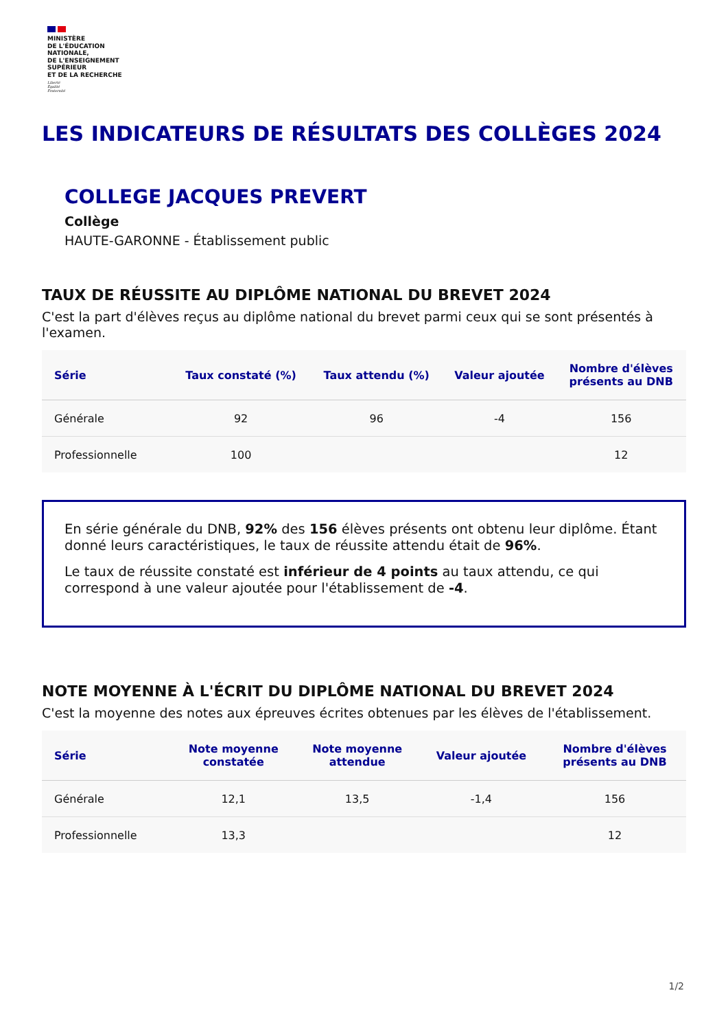MINISTÈRE
DE L'ÉDUCATION
NATIONALE,
DE L'ENSEIGNEMENT
SUPÉRIEUR
ET DE LA RECHERCHE
Liberté
Égalité
Fraternité
LES INDICATEURS DE RÉSULTATS DES COLLÈGES 2024
COLLEGE JACQUES PREVERT
Collège
HAUTE-GARONNE - Établissement public
TAUX DE RÉUSSITE AU DIPLÔME NATIONAL DU BREVET 2024
C'est la part d'élèves reçus au diplôme national du brevet parmi ceux qui se sont présentés à l'examen.
| Série | Taux constaté (%) | Taux attendu (%) | Valeur ajoutée | Nombre d'élèves présents au DNB |
| --- | --- | --- | --- | --- |
| Générale | 92 | 96 | -4 | 156 |
| Professionnelle | 100 | | | 12 |
En série générale du DNB, 92% des 156 élèves présents ont obtenu leur diplôme. Étant donné leurs caractéristiques, le taux de réussite attendu était de 96%.
Le taux de réussite constaté est inférieur de 4 points au taux attendu, ce qui correspond à une valeur ajoutée pour l'établissement de -4.
NOTE MOYENNE À L'ÉCRIT DU DIPLÔME NATIONAL DU BREVET 2024
C'est la moyenne des notes aux épreuves écrites obtenues par les élèves de l'établissement.
| Série | Note moyenne constatée | Note moyenne attendue | Valeur ajoutée | Nombre d'élèves présents au DNB |
| --- | --- | --- | --- | --- |
| Générale | 12,1 | 13,5 | -1,4 | 156 |
| Professionnelle | 13,3 | | | 12 |
1/2